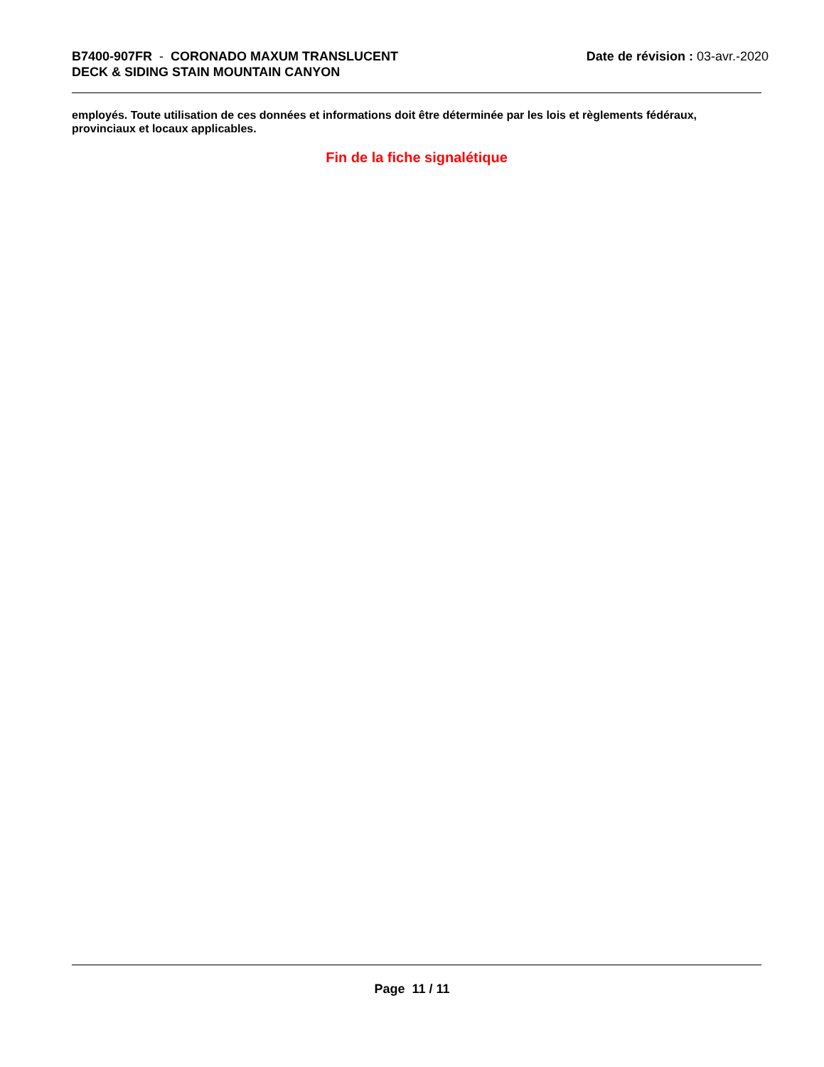B7400-907FR - CORONADO MAXUM TRANSLUCENT
DECK & SIDING STAIN MOUNTAIN CANYON
Date de révision : 03-avr.-2020
employés. Toute utilisation de ces données et informations doit être déterminée par les lois et règlements fédéraux, provinciaux et locaux applicables.
Fin de la fiche signalétique
Page 11 / 11